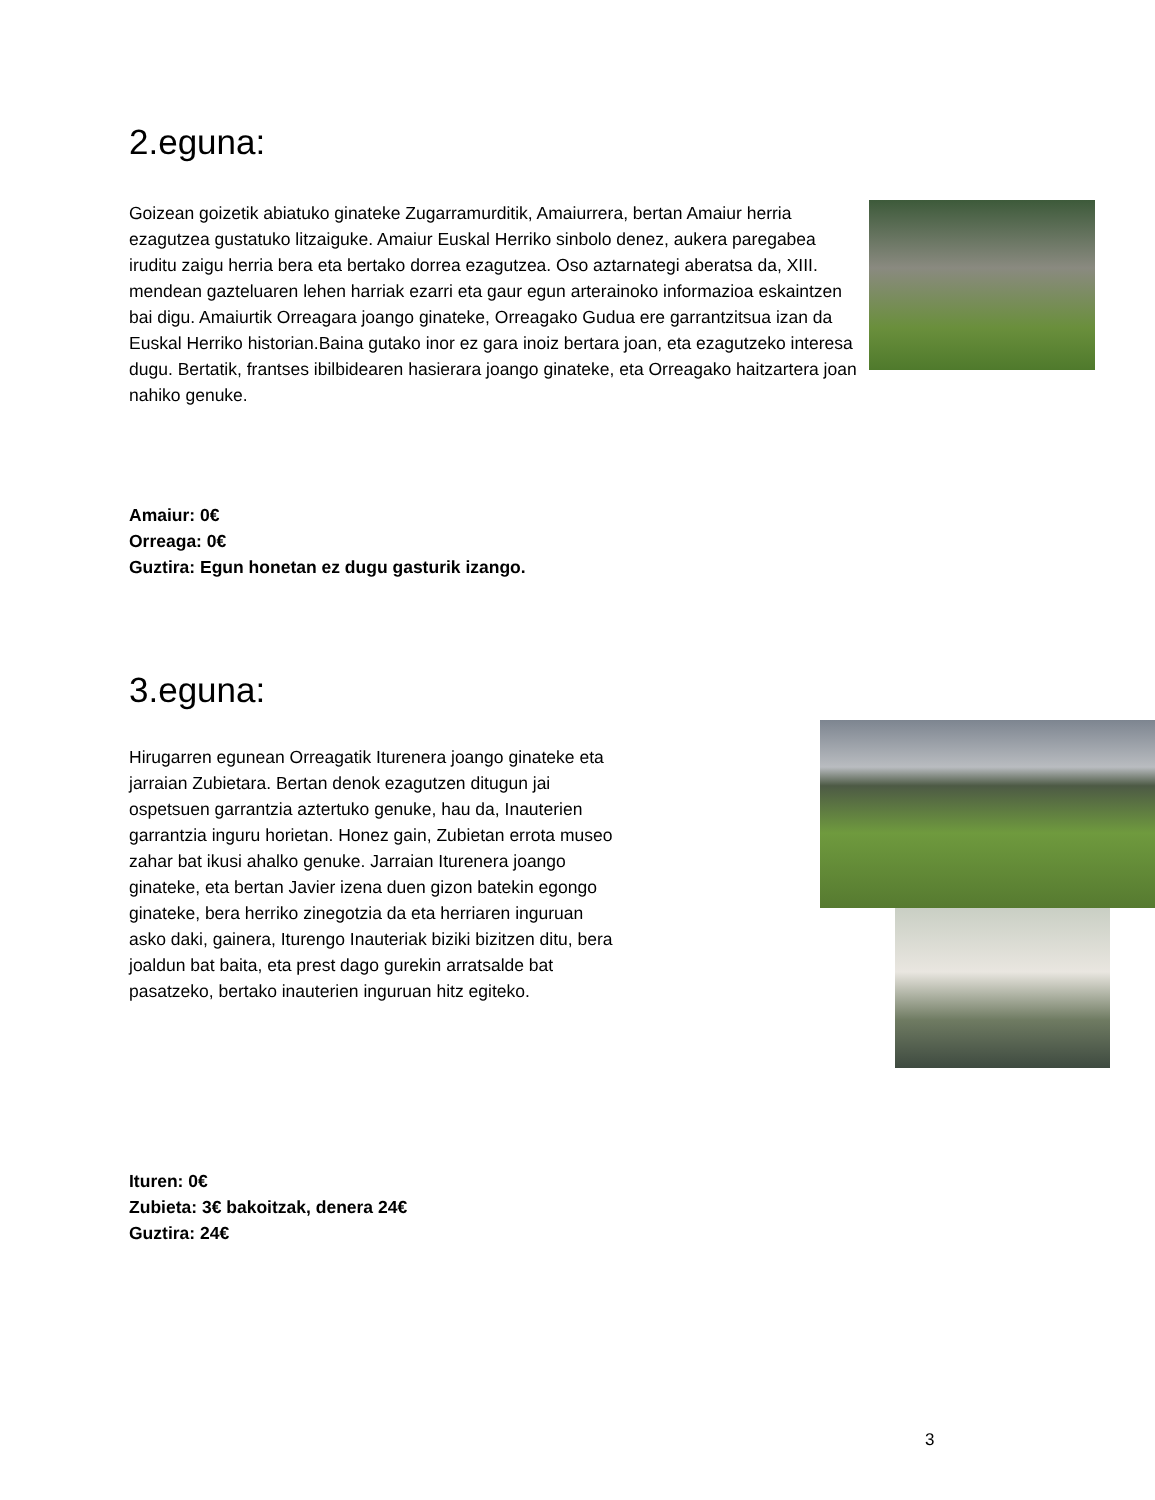2.eguna:
Goizean goizetik abiatuko ginateke Zugarramurditik, Amaiurrera, bertan Amaiur herria ezagutzea gustatuko litzaiguke. Amaiur Euskal Herriko sinbolo denez, aukera paregabea iruditu zaigu herria bera eta bertako dorrea ezagutzea. Oso aztarnategi aberatsa da, XIII. mendean gazteluaren lehen harriak ezarri eta gaur egun arterainoko informazioa eskaintzen bai digu. Amaiurtik Orreagara joango ginateke, Orreagako Gudua ere garrantzitsua izan da Euskal Herriko historian.Baina gutako inor ez gara inoiz bertara joan, eta ezagutzeko interesa dugu. Bertatik, frantses ibilbidearen hasierara joango ginateke, eta Orreagako haitzartera joan nahiko genuke.
Amaiur: 0€
Orreaga: 0€
Guztira: Egun honetan ez dugu gasturik izango.
3.eguna:
Hirugarren egunean Orreagatik Iturenera joango ginateke eta jarraian Zubietara. Bertan denok ezagutzen ditugun jai ospetsuen garrantzia aztertuko genuke, hau da, Inauterien garrantzia inguru horietan. Honez gain, Zubietan errota museo zahar bat ikusi ahalko genuke. Jarraian Iturenera joango ginateke, eta bertan Javier izena duen gizon batekin egongo ginateke, bera herriko zinegotzia da eta herriaren inguruan asko daki, gainera, Iturengo Inauteriak biziki bizitzen ditu, bera joaldun bat baita, eta prest dago gurekin arratsalde bat pasatzeko, bertako inauterien inguruan hitz egiteko.
Ituren: 0€
Zubieta: 3€ bakoitzak, denera 24€
Guztira: 24€
3